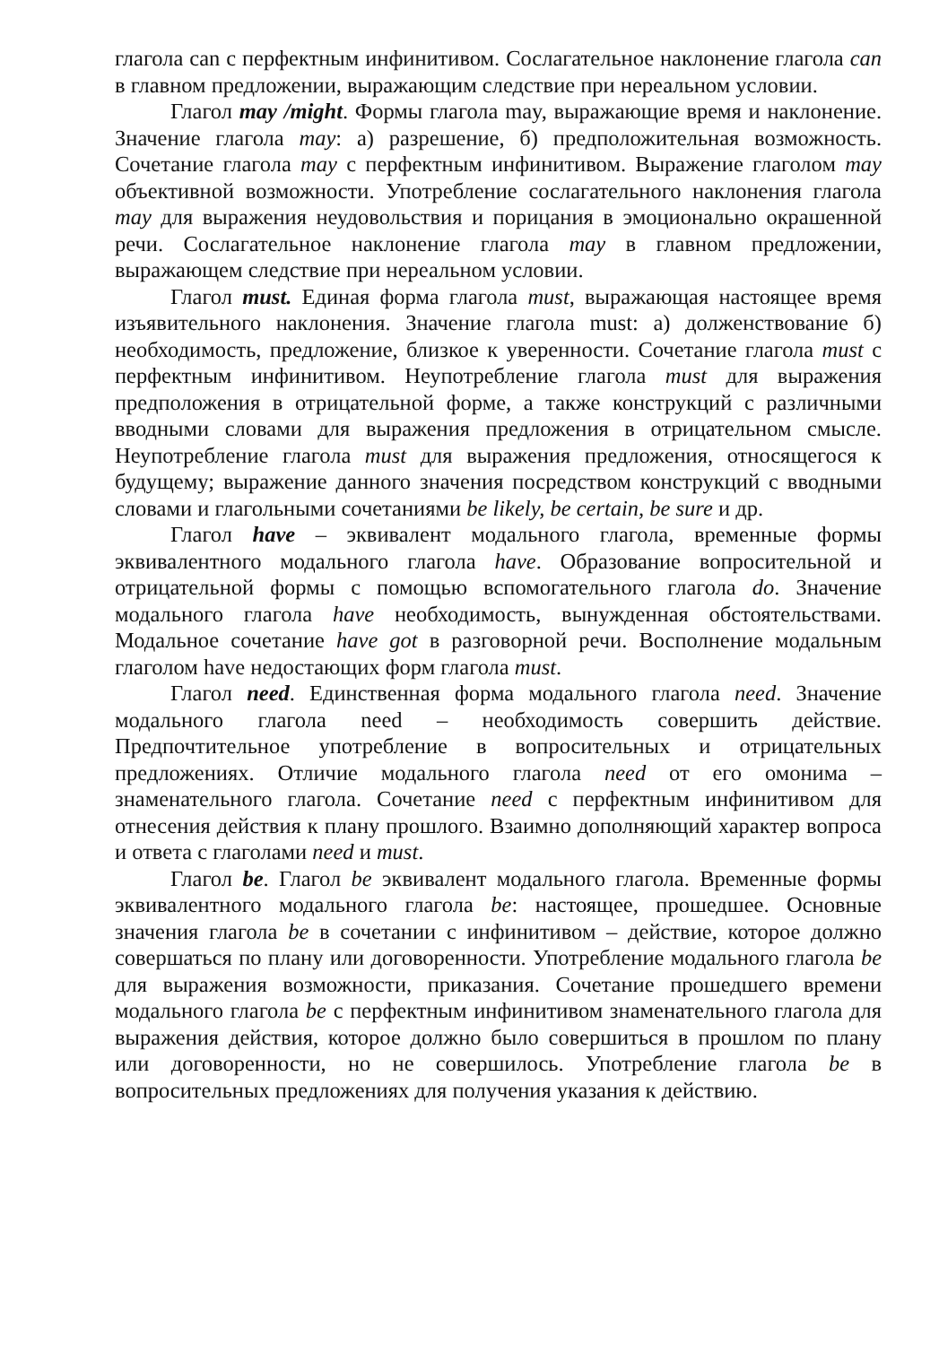глагола can с перфектным инфинитивом. Сослагательное наклонение глагола can в главном предложении, выражающим следствие при нереальном условии.
Глагол may /might. Формы глагола may, выражающие время и наклонение. Значение глагола may: а) разрешение, б) предположительная возможность. Сочетание глагола may с перфектным инфинитивом. Выражение глаголом may объективной возможности. Употребление сослагательного наклонения глагола may для выражения неудовольствия и порицания в эмоционально окрашенной речи. Сослагательное наклонение глагола may в главном предложении, выражающем следствие при нереальном условии.
Глагол must. Единая форма глагола must, выражающая настоящее время изъявительного наклонения. Значение глагола must: а) долженствование б) необходимость, предложение, близкое к уверенности. Сочетание глагола must с перфектным инфинитивом. Неупотребление глагола must для выражения предположения в отрицательной форме, а также конструкций с различными вводными словами для выражения предложения в отрицательном смысле. Неупотребление глагола must для выражения предложения, относящегося к будущему; выражение данного значения посредством конструкций с вводными словами и глагольными сочетаниями be likely, be certain, be sure и др.
Глагол have – эквивалент модального глагола, временные формы эквивалентного модального глагола have. Образование вопросительной и отрицательной формы с помощью вспомогательного глагола do. Значение модального глагола have необходимость, вынужденная обстоятельствами. Модальное сочетание have got в разговорной речи. Восполнение модальным глаголом have недостающих форм глагола must.
Глагол need. Единственная форма модального глагола need. Значение модального глагола need – необходимость совершить действие. Предпочтительное употребление в вопросительных и отрицательных предложениях. Отличие модального глагола need от его омонима – знаменательного глагола. Сочетание need с перфектным инфинитивом для отнесения действия к плану прошлого. Взаимно дополняющий характер вопроса и ответа с глаголами need и must.
Глагол be. Глагол be эквивалент модального глагола. Временные формы эквивалентного модального глагола be: настоящее, прошедшее. Основные значения глагола be в сочетании с инфинитивом – действие, которое должно совершаться по плану или договоренности. Употребление модального глагола be для выражения возможности, приказания. Сочетание прошедшего времени модального глагола be с перфектным инфинитивом знаменательного глагола для выражения действия, которое должно было совершиться в прошлом по плану или договоренности, но не совершилось. Употребление глагола be в вопросительных предложениях для получения указания к действию.